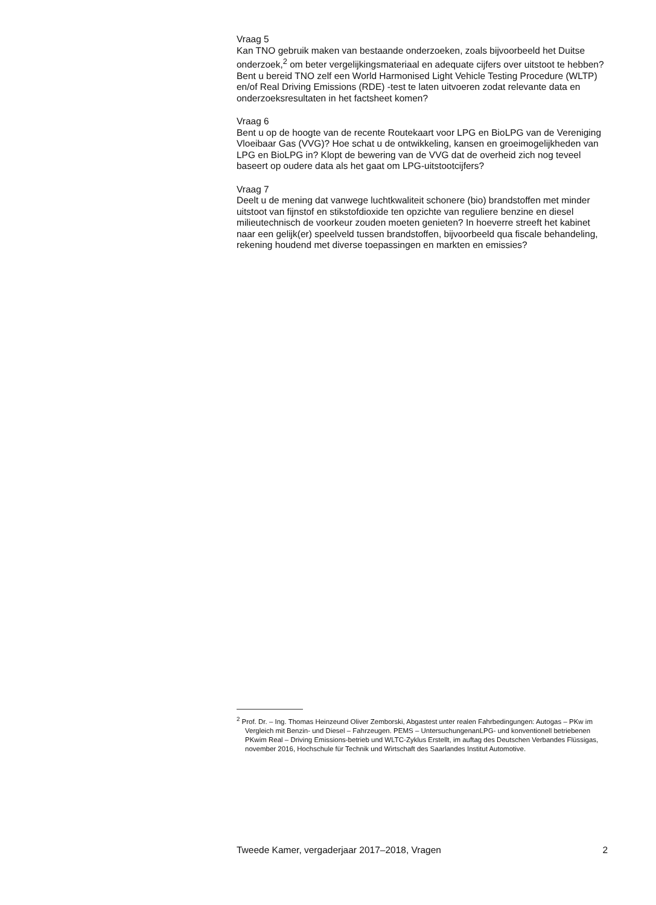Vraag 5
Kan TNO gebruik maken van bestaande onderzoeken, zoals bijvoorbeeld het Duitse onderzoek,<sup>2</sup> om beter vergelijkingsmateriaal en adequate cijfers over uitstoot te hebben? Bent u bereid TNO zelf een World Harmonised Light Vehicle Testing Procedure (WLTP) en/of Real Driving Emissions (RDE) -test te laten uitvoeren zodat relevante data en onderzoeksresultaten in het factsheet komen?
Vraag 6
Bent u op de hoogte van de recente Routekaart voor LPG en BioLPG van de Vereniging Vloeibaar Gas (VVG)? Hoe schat u de ontwikkeling, kansen en groeimogelijkheden van LPG en BioLPG in? Klopt de bewering van de VVG dat de overheid zich nog teveel baseert op oudere data als het gaat om LPG-uitstootcijfers?
Vraag 7
Deelt u de mening dat vanwege luchtkwaliteit schonere (bio) brandstoffen met minder uitstoot van fijnstof en stikstofdioxide ten opzichte van reguliere benzine en diesel milieutechnisch de voorkeur zouden moeten genieten? In hoeverre streeft het kabinet naar een gelijk(er) speelveld tussen brandstoffen, bijvoorbeeld qua fiscale behandeling, rekening houdend met diverse toepassingen en markten en emissies?
<sup>2</sup> Prof. Dr. – Ing. Thomas Heinzeund Oliver Zemborski, Abgastest unter realen Fahrbedingungen: Autogas – PKw im Vergleich mit Benzin- und Diesel – Fahrzeugen. PEMS – UntersuchungenanLPG- und konventionell betriebenen PKwim Real – Driving Emissions-betrieb und WLTC-Zyklus Erstellt, im auftag des Deutschen Verbandes Flüssigas, november 2016, Hochschule für Technik und Wirtschaft des Saarlandes Institut Automotive.
Tweede Kamer, vergaderjaar 2017–2018, Vragen 2